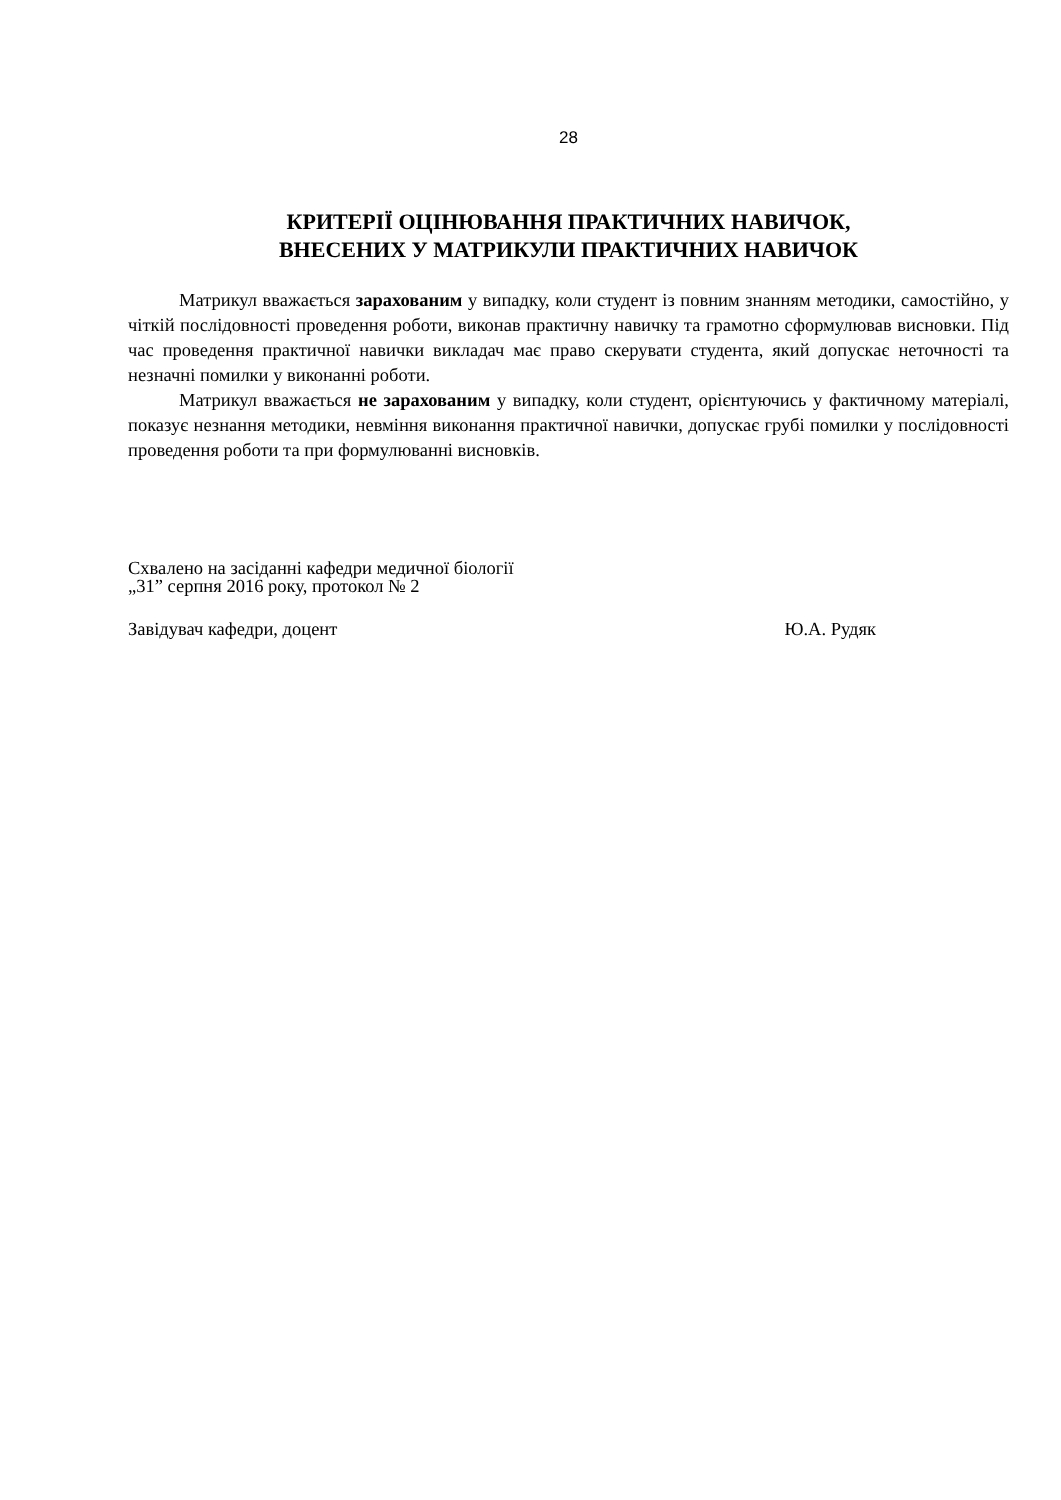28
КРИТЕРІЇ ОЦІНЮВАННЯ ПРАКТИЧНИХ НАВИЧОК,
ВНЕСЕНИХ У МАТРИКУЛИ ПРАКТИЧНИХ НАВИЧОК
Матрикул вважається зарахованим у випадку, коли студент із повним знанням методики, самостійно, у чіткій послідовності проведення роботи, виконав практичну навичку та грамотно сформулював висновки. Під час проведення практичної навички викладач має право скерувати студента, який допускає неточності та незначні помилки у виконанні роботи.
Матрикул вважається не зарахованим у випадку, коли студент, орієнтуючись у фактичному матеріалі, показує незнання методики, невміння виконання практичної навички, допускає грубі помилки у послідовності проведення роботи та при формулюванні висновків.
Схвалено на засіданні кафедри медичної біології
„31” серпня 2016 року, протокол № 2
Завідувач кафедри, доцент Ю.А. Рудяк